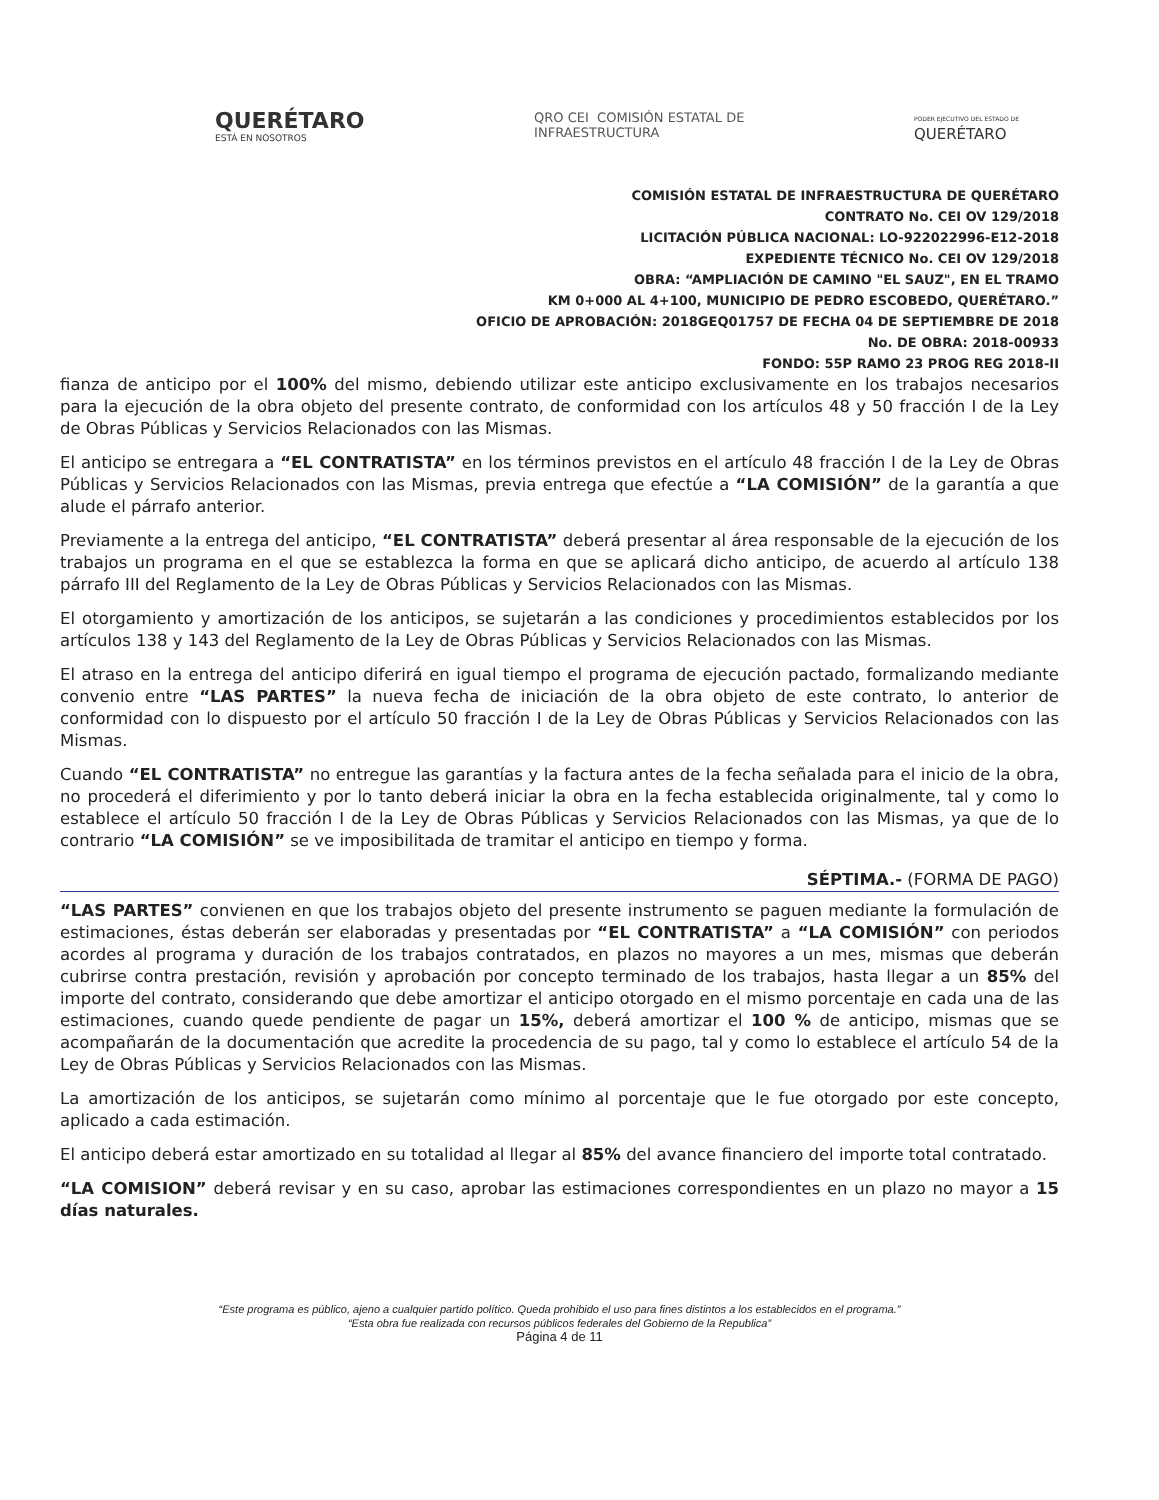QUERÉTARO
ESTÁ EN NOSOTROS
QRO CEI COMISIÓN ESTATAL DE
INFRAESTRUCTURA
PODER EJECUTIVO DEL ESTADO DE
QUERÉTARO
COMISIÓN ESTATAL DE INFRAESTRUCTURA DE QUERÉTARO
CONTRATO No. CEI OV 129/2018
LICITACIÓN PÚBLICA NACIONAL: LO-922022996-E12-2018
EXPEDIENTE TÉCNICO No. CEI OV 129/2018
OBRA: “AMPLIACIÓN DE CAMINO "EL SAUZ", EN EL TRAMO
KM 0+000 AL 4+100, MUNICIPIO DE PEDRO ESCOBEDO, QUERÉTARO.”
OFICIO DE APROBACIÓN: 2018GEQ01757 DE FECHA 04 DE SEPTIEMBRE DE 2018
No. DE OBRA: 2018-00933
FONDO: 55P RAMO 23 PROG REG 2018-II
fianza de anticipo por el 100% del mismo, debiendo utilizar este anticipo exclusivamente en los trabajos necesarios para la ejecución de la obra objeto del presente contrato, de conformidad con los artículos 48 y 50 fracción I de la Ley de Obras Públicas y Servicios Relacionados con las Mismas.
El anticipo se entregara a “EL CONTRATISTA” en los términos previstos en el artículo 48 fracción I de la Ley de Obras Públicas y Servicios Relacionados con las Mismas, previa entrega que efectúe a “LA COMISIÓN” de la garantía a que alude el párrafo anterior.
Previamente a la entrega del anticipo, “EL CONTRATISTA” deberá presentar al área responsable de la ejecución de los trabajos un programa en el que se establezca la forma en que se aplicará dicho anticipo, de acuerdo al artículo 138 párrafo III del Reglamento de la Ley de Obras Públicas y Servicios Relacionados con las Mismas.
El otorgamiento y amortización de los anticipos, se sujetarán a las condiciones y procedimientos establecidos por los artículos 138 y 143 del Reglamento de la Ley de Obras Públicas y Servicios Relacionados con las Mismas.
El atraso en la entrega del anticipo diferirá en igual tiempo el programa de ejecución pactado, formalizando mediante convenio entre “LAS PARTES” la nueva fecha de iniciación de la obra objeto de este contrato, lo anterior de conformidad con lo dispuesto por el artículo 50 fracción I de la Ley de Obras Públicas y Servicios Relacionados con las Mismas.
Cuando “EL CONTRATISTA” no entregue las garantías y la factura antes de la fecha señalada para el inicio de la obra, no procederá el diferimiento y por lo tanto deberá iniciar la obra en la fecha establecida originalmente, tal y como lo establece el artículo 50 fracción I de la Ley de Obras Públicas y Servicios Relacionados con las Mismas, ya que de lo contrario “LA COMISIÓN” se ve imposibilitada de tramitar el anticipo en tiempo y forma.
SÉPTIMA.- (FORMA DE PAGO)
“LAS PARTES” convienen en que los trabajos objeto del presente instrumento se paguen mediante la formulación de estimaciones, éstas deberán ser elaboradas y presentadas por “EL CONTRATISTA” a “LA COMISIÓN” con periodos acordes al programa y duración de los trabajos contratados, en plazos no mayores a un mes, mismas que deberán cubrirse contra prestación, revisión y aprobación por concepto terminado de los trabajos, hasta llegar a un 85% del importe del contrato, considerando que debe amortizar el anticipo otorgado en el mismo porcentaje en cada una de las estimaciones, cuando quede pendiente de pagar un 15%, deberá amortizar el 100 % de anticipo, mismas que se acompañarán de la documentación que acredite la procedencia de su pago, tal y como lo establece el artículo 54 de la Ley de Obras Públicas y Servicios Relacionados con las Mismas.
La amortización de los anticipos, se sujetarán como mínimo al porcentaje que le fue otorgado por este concepto, aplicado a cada estimación.
El anticipo deberá estar amortizado en su totalidad al llegar al 85% del avance financiero del importe total contratado.
“LA COMISION” deberá revisar y en su caso, aprobar las estimaciones correspondientes en un plazo no mayor a 15 días naturales.
“Este programa es público, ajeno a cualquier partido político. Queda prohibido el uso para fines distintos a los establecidos en el programa.”
“Esta obra fue realizada con recursos públicos federales del Gobierno de la Republica”
Página 4 de 11